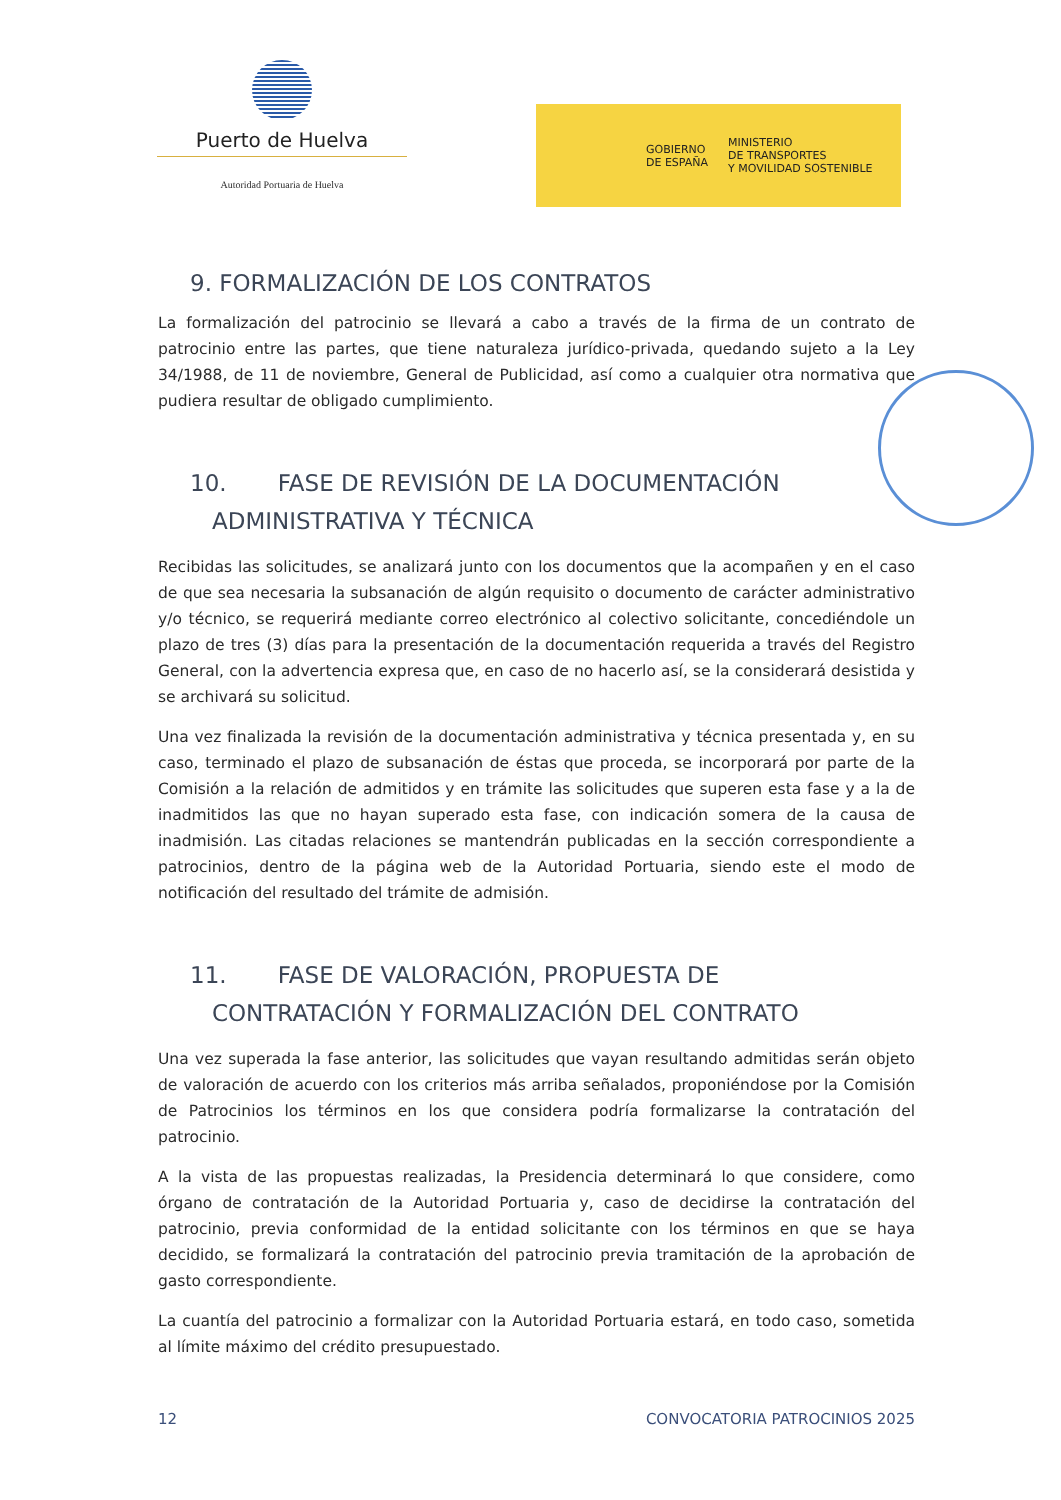Puerto de Huelva
Autoridad Portuaria de Huelva
GOBIERNO
DE ESPAÑA
MINISTERIO
DE TRANSPORTES
Y MOVILIDAD SOSTENIBLE
9. FORMALIZACIÓN DE LOS CONTRATOS
La formalización del patrocinio se llevará a cabo a través de la firma de un contrato de patrocinio entre las partes, que tiene naturaleza jurídico-privada, quedando sujeto a la Ley 34/1988, de 11 de noviembre, General de Publicidad, así como a cualquier otra normativa que pudiera resultar de obligado cumplimiento.
10. FASE DE REVISIÓN DE LA DOCUMENTACIÓN
ADMINISTRATIVA Y TÉCNICA
Recibidas las solicitudes, se analizará junto con los documentos que la acompañen y en el caso de que sea necesaria la subsanación de algún requisito o documento de carácter administrativo y/o técnico, se requerirá mediante correo electrónico al colectivo solicitante, concediéndole un plazo de tres (3) días para la presentación de la documentación requerida a través del Registro General, con la advertencia expresa que, en caso de no hacerlo así, se la considerará desistida y se archivará su solicitud.
Una vez finalizada la revisión de la documentación administrativa y técnica presentada y, en su caso, terminado el plazo de subsanación de éstas que proceda, se incorporará por parte de la Comisión a la relación de admitidos y en trámite las solicitudes que superen esta fase y a la de inadmitidos las que no hayan superado esta fase, con indicación somera de la causa de inadmisión. Las citadas relaciones se mantendrán publicadas en la sección correspondiente a patrocinios, dentro de la página web de la Autoridad Portuaria, siendo este el modo de notificación del resultado del trámite de admisión.
11. FASE DE VALORACIÓN, PROPUESTA DE
CONTRATACIÓN Y FORMALIZACIÓN DEL CONTRATO
Una vez superada la fase anterior, las solicitudes que vayan resultando admitidas serán objeto de valoración de acuerdo con los criterios más arriba señalados, proponiéndose por la Comisión de Patrocinios los términos en los que considera podría formalizarse la contratación del patrocinio.
A la vista de las propuestas realizadas, la Presidencia determinará lo que considere, como órgano de contratación de la Autoridad Portuaria y, caso de decidirse la contratación del patrocinio, previa conformidad de la entidad solicitante con los términos en que se haya decidido, se formalizará la contratación del patrocinio previa tramitación de la aprobación de gasto correspondiente.
La cuantía del patrocinio a formalizar con la Autoridad Portuaria estará, en todo caso, sometida al límite máximo del crédito presupuestado.
12 CONVOCATORIA PATROCINIOS 2025